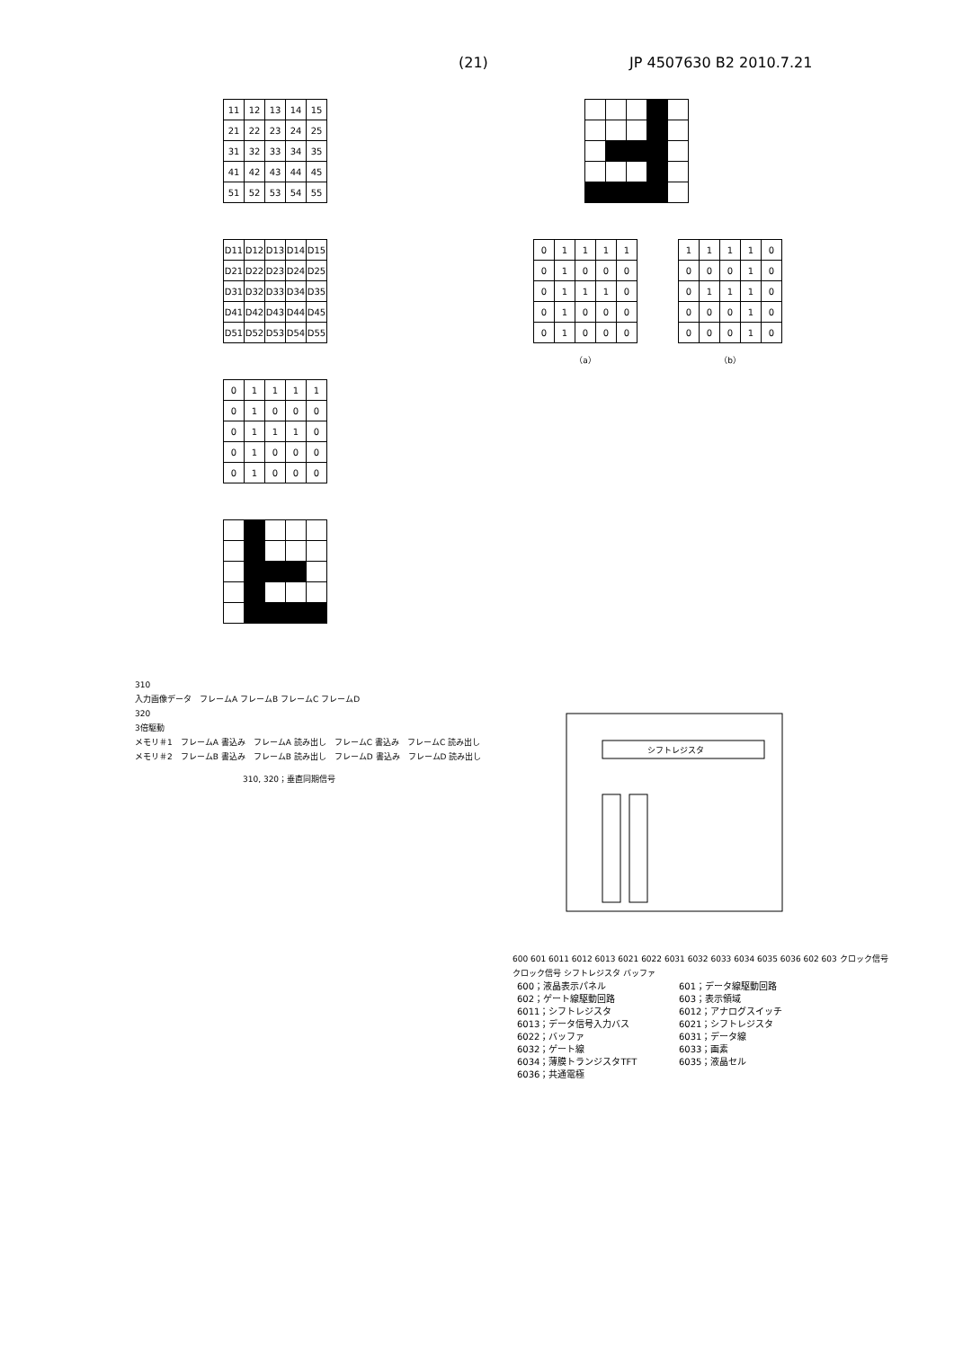(21) JP 4507630 B2 2010.7.21
| 11 | 12 | 13 | 14 | 15 |
| 21 | 22 | 23 | 24 | 25 |
| 31 | 32 | 33 | 34 | 35 |
| 41 | 42 | 43 | 44 | 45 |
| 51 | 52 | 53 | 54 | 55 |
| D11 | D12 | D13 | D14 | D15 |
| D21 | D22 | D23 | D24 | D25 |
| D31 | D32 | D33 | D34 | D35 |
| D41 | D42 | D43 | D44 | D45 |
| D51 | D52 | D53 | D54 | D55 |
| 0 | 1 | 1 | 1 | 1 |
| 0 | 1 | 0 | 0 | 0 |
| 0 | 1 | 1 | 1 | 0 |
| 0 | 1 | 0 | 0 | 0 |
| 0 | 1 | 0 | 0 | 0 |
| 0 | 1 | 1 | 1 | 1 |
| 0 | 1 | 0 | 0 | 0 |
| 0 | 1 | 1 | 1 | 0 |
| 0 | 1 | 0 | 0 | 0 |
| 0 | 1 | 0 | 0 | 0 |
（a）
| 1 | 1 | 1 | 1 | 0 |
| 0 | 0 | 0 | 1 | 0 |
| 0 | 1 | 1 | 1 | 0 |
| 0 | 0 | 0 | 1 | 0 |
| 0 | 0 | 0 | 1 | 0 |
（b）
310
入力画像データ　フレームA フレームB フレームC フレームD
320
3倍駆動
メモリ＃1　フレームA 書込み　フレームA 読み出し　フレームC 書込み　フレームC 読み出し
メモリ＃2　フレームB 書込み　フレームB 読み出し　フレームD 書込み　フレームD 読み出し
310, 320；垂直同期信号
シフトレジスタ
600 601 6011 6012 6013 6021 6022 6031 6032 6033 6034 6035 6036 602 603 クロック信号 クロック信号 シフトレジスタ バッファ
600；液晶表示パネル
601；データ線駆動回路
602；ゲート線駆動回路
603；表示領域
6011；シフトレジスタ
6012；アナログスイッチ
6013；データ信号入力バス
6021；シフトレジスタ
6022；バッファ
6031；データ線
6032；ゲート線
6033；画素
6034；薄膜トランジスタTFT
6035；液晶セル
6036；共通電極